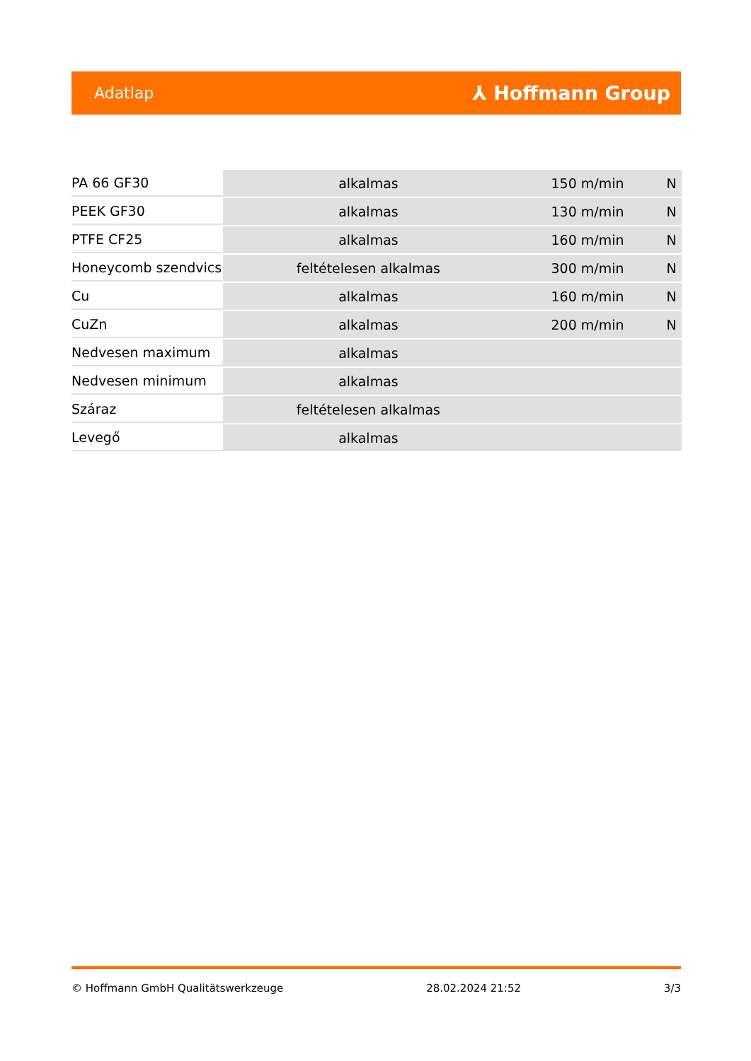Adatlap ⅄ Hoffmann Group
| PA 66 GF30 | alkalmas | 150 m/min | N |
| PEEK GF30 | alkalmas | 130 m/min | N |
| PTFE CF25 | alkalmas | 160 m/min | N |
| Honeycomb szendvics | feltételesen alkalmas | 300 m/min | N |
| Cu | alkalmas | 160 m/min | N |
| CuZn | alkalmas | 200 m/min | N |
| Nedvesen maximum | alkalmas | | |
| Nedvesen minimum | alkalmas | | |
| Száraz | feltételesen alkalmas | | |
| Levegő | alkalmas | | |
© Hoffmann GmbH Qualitätswerkzeuge 28.02.2024 21:52 3/3